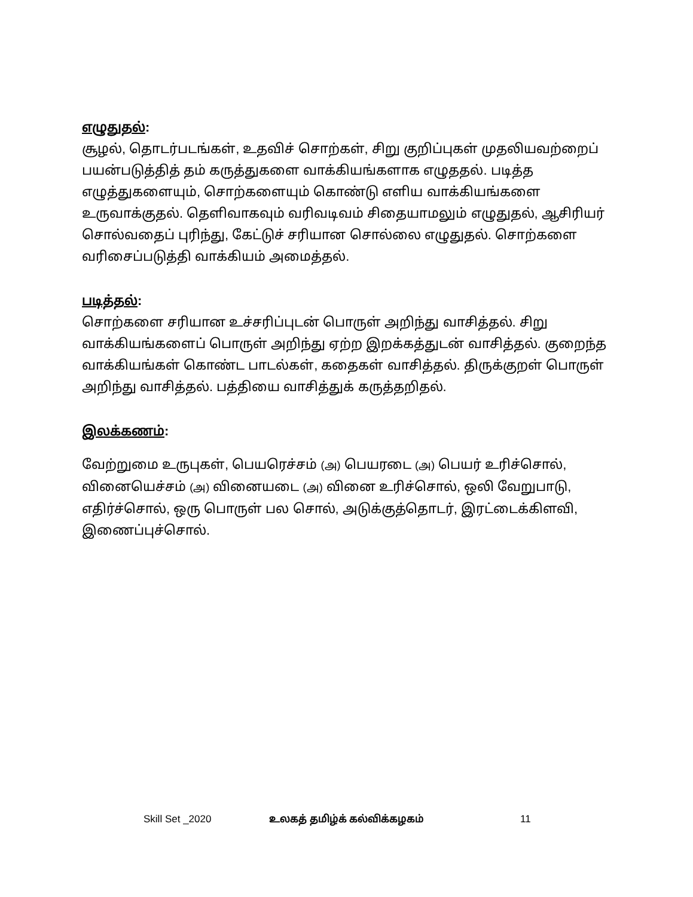எழுதுதல்:
சூழல், தொடர்படங்கள், உதவிச் சொற்கள், சிறு குறிப்புகள் முதலியவற்றைப் பயன்படுத்தித் தம் கருத்துகளை வாக்கியங்களாக எழுததல். படித்த எழுத்துகளையும், சொற்களையும் கொண்டு எளிய வாக்கியங்களை உருவாக்குதல். தெளிவாகவும் வரிவடிவம் சிதையாமலும் எழுதுதல், ஆசிரியர் சொல்வதைப் புரிந்து, கேட்டுச் சரியான சொல்லை எழுதுதல். சொற்களை வரிசைப்படுத்தி வாக்கியம் அமைத்தல்.
படித்தல்:
சொற்களை சரியான உச்சரிப்புடன் பொருள் அறிந்து வாசித்தல். சிறு வாக்கியங்களைப் பொருள் அறிந்து ஏற்ற இறக்கத்துடன் வாசித்தல். குறைந்த வாக்கியங்கள் கொண்ட பாடல்கள், கதைகள் வாசித்தல். திருக்குறள் பொருள் அறிந்து வாசித்தல். பத்தியை வாசித்துக் கருத்தறிதல்.
இலக்கணம்:
வேற்றுமை உருபுகள், பெயரெச்சம் (அ) பெயரடை (அ) பெயர் உரிச்சொல், வினையெச்சம் (அ) வினையடை (அ) வினை உரிச்சொல், ஒலி வேறுபாடு, எதிர்ச்சொல், ஒரு பொருள் பல சொல், அடுக்குத்தொடர், இரட்டைக்கிளவி, இணைப்புச்சொல்.
Skill Set _2020 உலகத் தமிழ்க் கல்விக்கழகம் 11